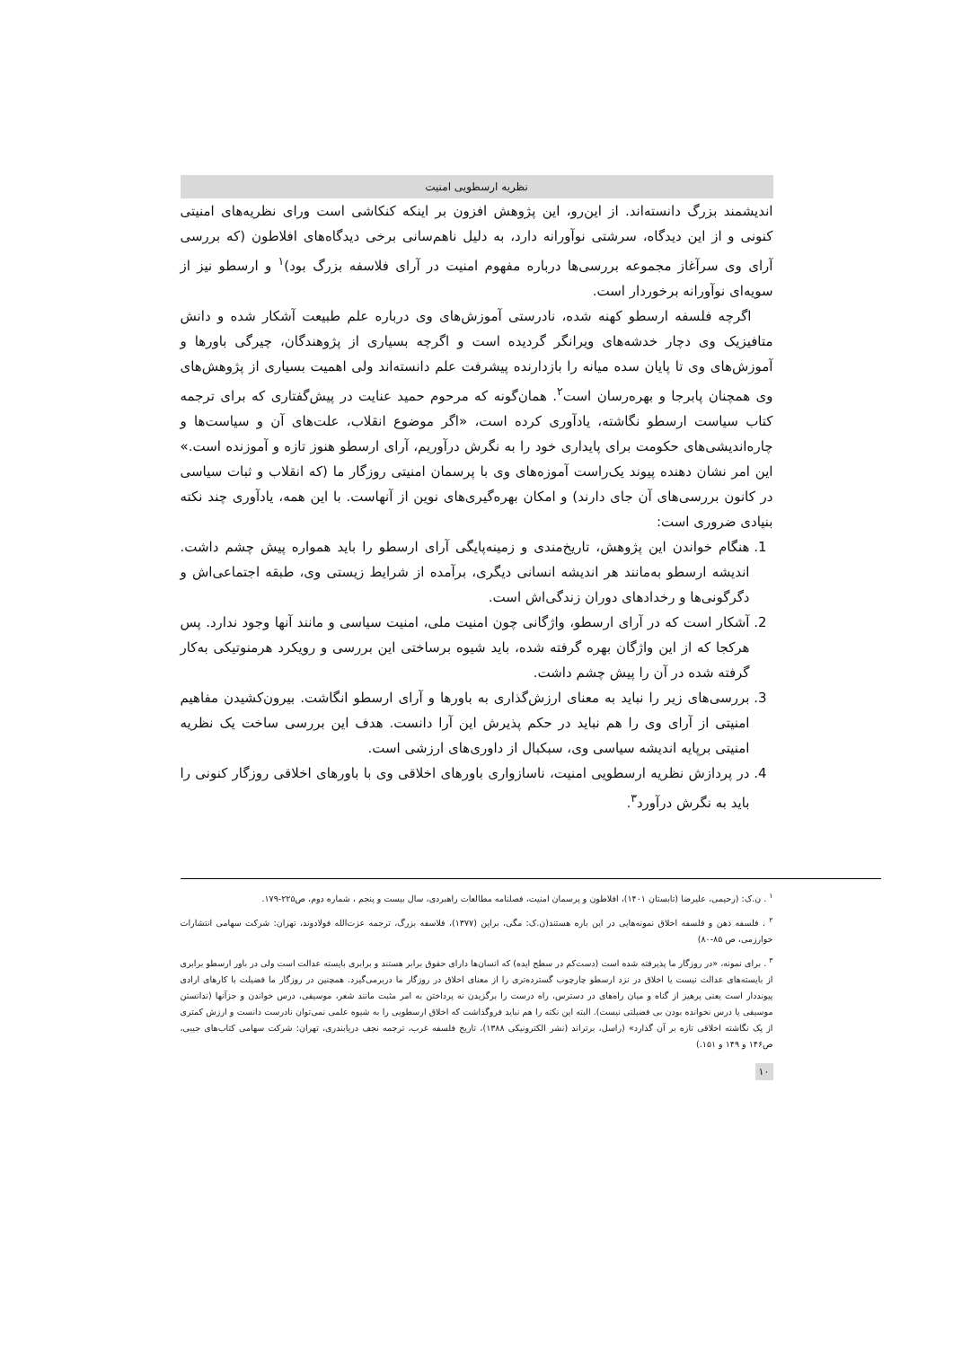نظریه ارسطویی امنیت
اندیشمند بزرگ دانسته‌اند. از این‌رو، این پژوهش افزون بر اینکه کنکاشی است ورای نظریه‌های امنیتی کنونی و از این دیدگاه، سرشتی نوآورانه دارد، به دلیل ناهم‌سانی برخی دیدگاه‌های افلاطون (که بررسی آرای وی سرآغاز مجموعه بررسی‌ها درباره مفهوم امنیت در آرای فلاسفه بزرگ بود)<sup>۱</sup> و ارسطو نیز از سویه‌ای نوآورانه برخوردار است.
اگرچه فلسفه ارسطو کهنه شده، نادرستی آموزش‌های وی درباره علم طبیعت آشکار شده و دانش متافیزیک وی دچار خدشه‌های ویرانگر گردیده است و اگرچه بسیاری از پژوهندگان، چیرگی باورها و آموزش‌های وی تا پایان سده میانه را بازدارنده پیشرفت علم دانسته‌اند ولی اهمیت بسیاری از پژوهش‌های وی همچنان پابرجا و بهره‌رسان است<sup>۲</sup>. همان‌گونه که مرحوم حمید عنایت در پیش‌گفتاری که برای ترجمه کتاب سیاست ارسطو نگاشته، یادآوری کرده است، «اگر موضوع انقلاب، علت‌های آن و سیاست‌ها و چاره‌اندیشی‌های حکومت برای پایداری خود را به نگرش درآوریم، آرای ارسطو هنوز تازه و آموزنده است.» این امر نشان دهنده پیوند یک‌راست آموزه‌های وی با پرسمان امنیتی روزگار ما (که انقلاب و ثبات سیاسی در کانون بررسی‌های آن جای دارند) و امکان بهره‌گیری‌های نوین از آنهاست. با این همه، یادآوری چند نکته بنیادی ضروری است:
1. هنگام خواندن این پژوهش، تاریخ‌مندی و زمینه‌پایگی آرای ارسطو را باید همواره پیش چشم داشت. اندیشه ارسطو به‌مانند هر اندیشه انسانی دیگری، برآمده از شرایط زیستی وی، طبقه اجتماعی‌اش و دگرگونی‌ها و رخدادهای دوران زندگی‌اش است.
2. آشکار است که در آرای ارسطو، واژگانی چون امنیت ملی، امنیت سیاسی و مانند آنها وجود ندارد. پس هرکجا که از این واژگان بهره گرفته شده، باید شیوه برساختی این بررسی و رویکرد هرمنوتیکی به‌کار گرفته شده در آن را پیش چشم داشت.
3. بررسی‌های زیر را نباید به معنای ارزش‌گذاری به باورها و آرای ارسطو انگاشت. بیرون‌کشیدن مفاهیم امنیتی از آرای وی را هم نباید در حکم پذیرش این آرا دانست. هدف این بررسی ساخت یک نظریه امنیتی برپایه اندیشه سیاسی وی، سبکبال از داوری‌های ارزشی است.
4. در پردازش نظریه ارسطویی امنیت، ناسازواری باورهای اخلاقی وی با باورهای اخلاقی روزگار کنونی را باید به نگرش درآورد<sup>۳</sup>.
<sup>۱</sup> . ن.ک: (رحیمی، علیرضا (تابستان ۱۴۰۱)، افلاطون و پرسمان امنیت، فصلنامه مطالعات راهبردی، سال بیست و پنجم ، شماره دوم، ص۲۲۵-۱۷۹.
<sup>۲</sup> . فلسفه ذهن و فلسفه اخلاق نمونه‌هایی در این باره هستند(ن.ک: مگی، براین (۱۳۷۷)، فلاسفه بزرگ، ترجمه عزت‌الله فولادوند، تهران: شرکت سهامی انتشارات خوارزمی، ص ۸۵-۸۰)
<sup>۳</sup> . برای نمونه، «در روزگار ما پذیرفته شده است (دست‌کم در سطح ایده) که انسان‌ها دارای حقوق برابر هستند و برابری بایسته عدالت است ولی در باور ارسطو برابری از بایسته‌های عدالت نیست یا اخلاق در نزد ارسطو چارچوب گسترده‌تری را از معنای اخلاق در روزگار ما دربرمی‌گیرد. همچنین در روزگار ما فضیلت با کارهای ارادی پیونددار است یعنی پرهیز از گناه و میان راه‌های در دسترس، راه درست را برگزیدن نه پرداختن به امر مثبت مانند شعر، موسیقی، درس خواندن و جزآنها (ندانستن موسیقی یا درس نخوانده بودن بی فضیلتی نیست). البته این نکته را هم نباید فروگذاشت که اخلاق ارسطویی را به شیوه علمی نمی‌توان نادرست دانست و ارزش کمتری از یک نگاشته اخلاقی تازه بر آن گذارد» (راسل، برتراند (نشر الکترونیکی ۱۳۸۸)، تاریخ فلسفه غرب، ترجمه نجف دریابندری، تهران: شرکت سهامی کتاب‌های جیبی، ص۱۴۶ و ۱۴۹ و ۱۵۱.)
۱۰